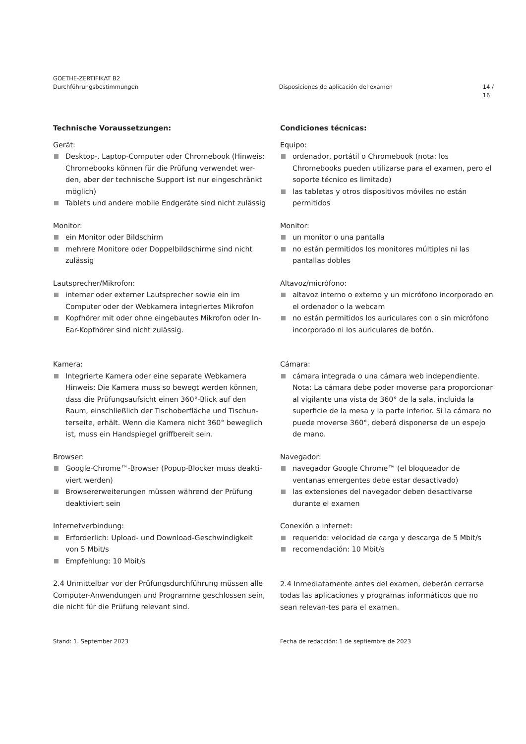GOETHE-ZERTIFIKAT B2
Durchführungsbestimmungen
Disposiciones de aplicación del examen
14 / 16
Technische Voraussetzungen:
Gerät:
Desktop-, Laptop-Computer oder Chromebook (Hinweis: Chromebooks können für die Prüfung verwendet wer-den, aber der technische Support ist nur eingeschränkt möglich)
Tablets und andere mobile Endgeräte sind nicht zulässig
Monitor:
ein Monitor oder Bildschirm
mehrere Monitore oder Doppelbildschirme sind nicht zulässig
Lautsprecher/Mikrofon:
interner oder externer Lautsprecher sowie ein im Computer oder der Webkamera integriertes Mikrofon
Kopfhörer mit oder ohne eingebautes Mikrofon oder In-Ear-Kopfhörer sind nicht zulässig.
Kamera:
Integrierte Kamera oder eine separate Webkamera Hinweis: Die Kamera muss so bewegt werden können, dass die Prüfungsaufsicht einen 360°-Blick auf den Raum, einschließlich der Tischoberfläche und Tischun-terseite, erhält. Wenn die Kamera nicht 360° beweglich ist, muss ein Handspiegel griffbereit sein.
Browser:
Google-Chrome™-Browser (Popup-Blocker muss deakti-viert werden)
Browsererweiterungen müssen während der Prüfung deaktiviert sein
Internetverbindung:
Erforderlich: Upload- und Download-Geschwindigkeit von 5 Mbit/s
Empfehlung: 10 Mbit/s
2.4 Unmittelbar vor der Prüfungsdurchführung müssen alle Computer-Anwendungen und Programme geschlossen sein, die nicht für die Prüfung relevant sind.
Condiciones técnicas:
Equipo:
ordenador, portátil o Chromebook (nota: los Chromebooks pueden utilizarse para el examen, pero el soporte técnico es limitado)
las tabletas y otros dispositivos móviles no están permitidos
Monitor:
un monitor o una pantalla
no están permitidos los monitores múltiples ni las pantallas dobles
Altavoz/micrófono:
altavoz interno o externo y un micrófono incorporado en el ordenador o la webcam
no están permitidos los auriculares con o sin micrófono incorporado ni los auriculares de botón.
Cámara:
cámara integrada o una cámara web independiente. Nota: La cámara debe poder moverse para proporcionar al vigilante una vista de 360° de la sala, incluida la superficie de la mesa y la parte inferior. Si la cámara no puede moverse 360°, deberá disponerse de un espejo de mano.
Navegador:
navegador Google Chrome™ (el bloqueador de ventanas emergentes debe estar desactivado)
las extensiones del navegador deben desactivarse durante el examen
Conexión a internet:
requerido: velocidad de carga y descarga de 5 Mbit/s
recomendación: 10 Mbit/s
2.4 Inmediatamente antes del examen, deberán cerrarse todas las aplicaciones y programas informáticos que no sean relevan-tes para el examen.
Stand: 1. September 2023 Fecha de redacción: 1 de septiembre de 2023